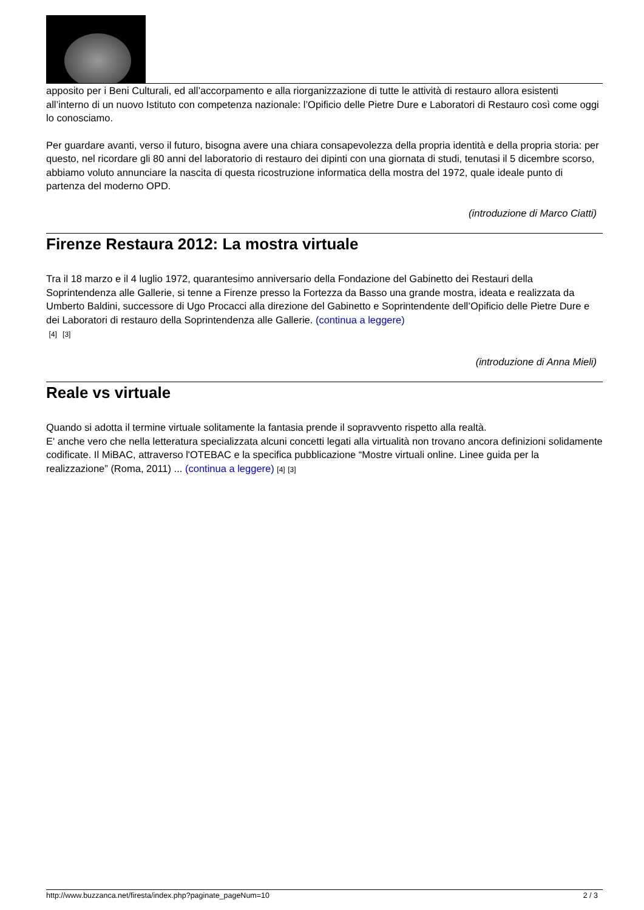apposito per i Beni Culturali, ed all’accorpamento e alla riorganizzazione di tutte le attività di restauro allora esistenti all’interno di un nuovo Istituto con competenza nazionale: l’Opificio delle Pietre Dure e Laboratori di Restauro così come oggi lo conosciamo.
Per guardare avanti, verso il futuro, bisogna avere una chiara consapevolezza della propria identità e della propria storia: per questo, nel ricordare gli 80 anni del laboratorio di restauro dei dipinti con una giornata di studi, tenutasi il 5 dicembre scorso, abbiamo voluto annunciare la nascita di questa ricostruzione informatica della mostra del 1972, quale ideale punto di partenza del moderno OPD.
(introduzione di Marco Ciatti)
Firenze Restaura 2012: La mostra virtuale
Tra il 18 marzo e il 4 luglio 1972, quarantesimo anniversario della Fondazione del Gabinetto dei Restauri della Soprintendenza alle Gallerie, si tenne a Firenze presso la Fortezza da Basso una grande mostra, ideata e realizzata da Umberto Baldini, successore di Ugo Procacci alla direzione del Gabinetto e Soprintendente dell’Opificio delle Pietre Dure e dei Laboratori di restauro della Soprintendenza alle Gallerie. (continua a leggere)
[4] [3]
(introduzione di Anna Mieli)
Reale vs virtuale
Quando si adotta il termine virtuale solitamente la fantasia prende il sopravvento rispetto alla realtà.
E' anche vero che nella letteratura specializzata alcuni concetti legati alla virtualità non trovano ancora definizioni solidamente codificate. Il MiBAC, attraverso l'OTEBAC e la specifica pubblicazione “Mostre virtuali online. Linee guida per la realizzazione” (Roma, 2011) ... (continua a leggere) [4] [3]
http://www.buzzanca.net/firesta/index.php?paginate_pageNum=10 2 / 3